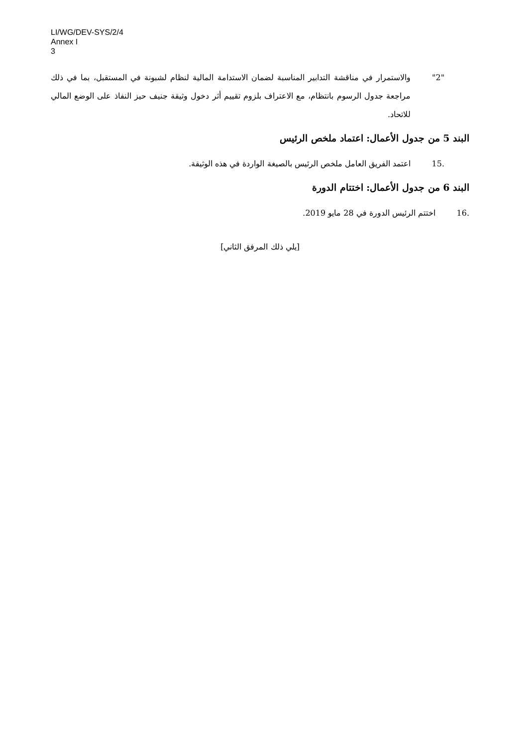LI/WG/DEV-SYS/2/4
Annex I
3
"2" والاستمرار في مناقشة التدابير المناسبة لضمان الاستدامة المالية لنظام لشبونة في المستقبل، بما في ذلك مراجعة جدول الرسوم بانتظام، مع الاعتراف بلزوم تقييم أثر دخول وثيقة جنيف حيز النفاذ على الوضع المالي للاتحاد.
البند 5 من جدول الأعمال: اعتماد ملخص الرئيس
15. اعتمد الفريق العامل ملخص الرئيس بالصيغة الواردة في هذه الوثيقة.
البند 6 من جدول الأعمال: اختتام الدورة
16. اختتم الرئيس الدورة في 28 مايو 2019.
[يلي ذلك المرفق الثاني]